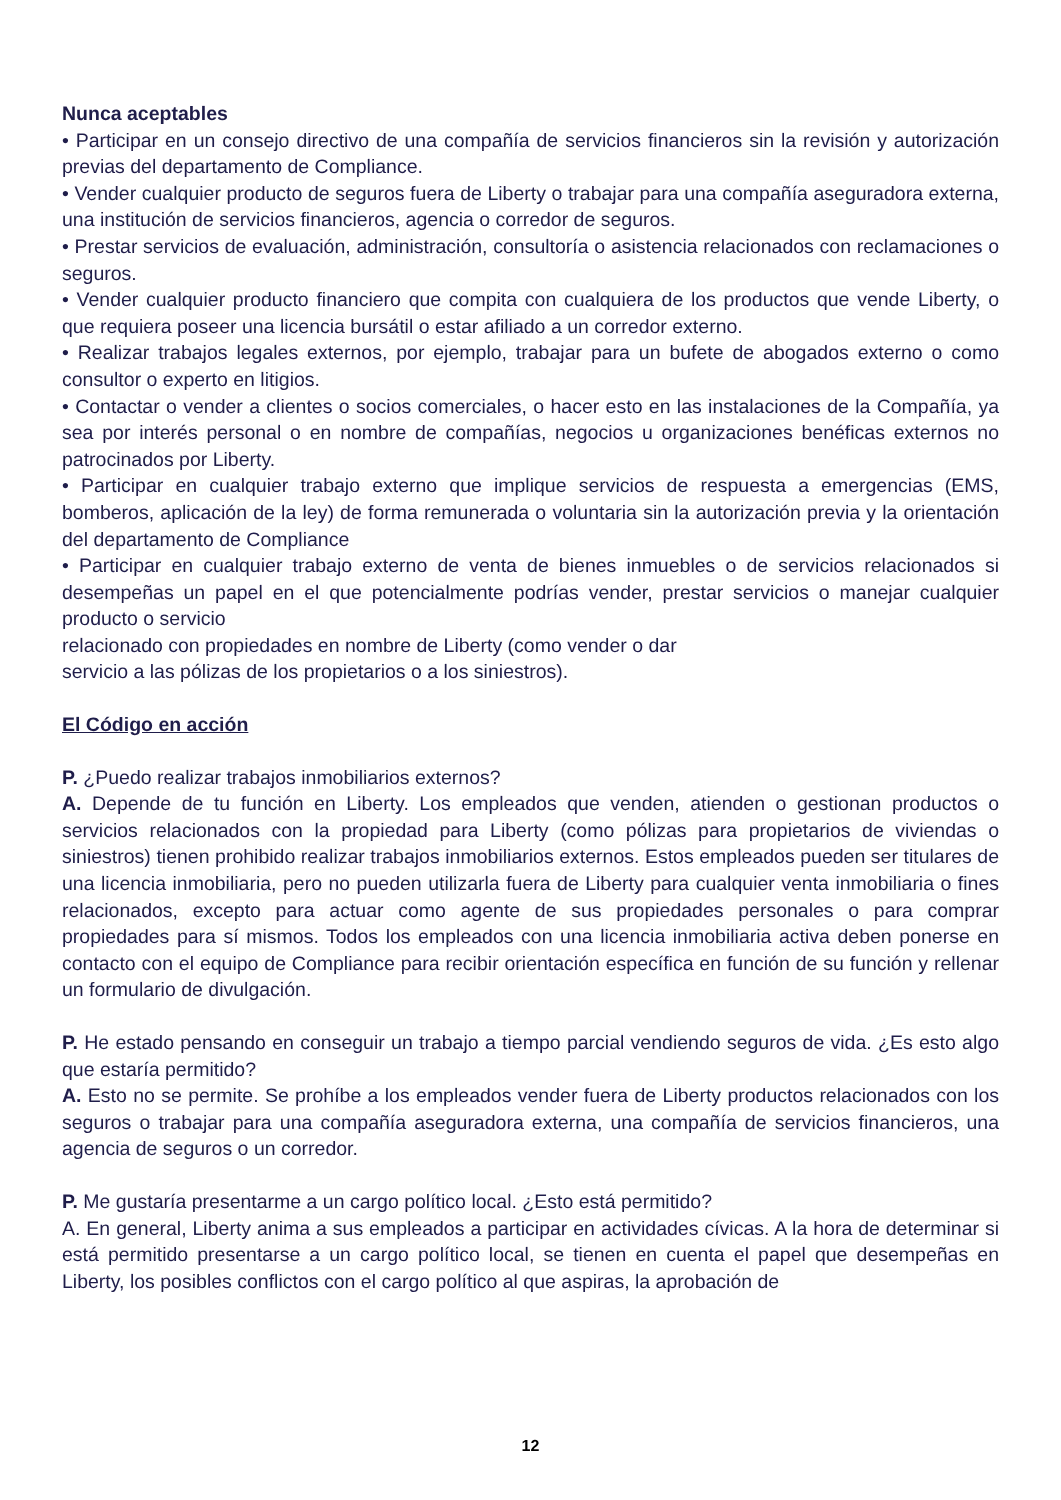Nunca aceptables
• Participar en un consejo directivo de una compañía de servicios financieros sin la revisión y autorización previas del departamento de Compliance.
• Vender cualquier producto de seguros fuera de Liberty o trabajar para una compañía aseguradora externa, una institución de servicios financieros, agencia o corredor de seguros.
• Prestar servicios de evaluación, administración, consultoría o asistencia relacionados con reclamaciones o seguros.
• Vender cualquier producto financiero que compita con cualquiera de los productos que vende Liberty, o que requiera poseer una licencia bursátil o estar afiliado a un corredor externo.
• Realizar trabajos legales externos, por ejemplo, trabajar para un bufete de abogados externo o como consultor o experto en litigios.
• Contactar o vender a clientes o socios comerciales, o hacer esto en las instalaciones de la Compañía, ya sea por interés personal o en nombre de compañías, negocios u organizaciones benéficas externos no patrocinados por Liberty.
• Participar en cualquier trabajo externo que implique servicios de respuesta a emergencias (EMS, bomberos, aplicación de la ley) de forma remunerada o voluntaria sin la autorización previa y la orientación del departamento de Compliance
• Participar en cualquier trabajo externo de venta de bienes inmuebles o de servicios relacionados si desempeñas un papel en el que potencialmente podrías vender, prestar servicios o manejar cualquier producto o servicio
relacionado con propiedades en nombre de Liberty (como vender o dar
servicio a las pólizas de los propietarios o a los siniestros).
El Código en acción
P. ¿Puedo realizar trabajos inmobiliarios externos?
A. Depende de tu función en Liberty. Los empleados que venden, atienden o gestionan productos o servicios relacionados con la propiedad para Liberty (como pólizas para propietarios de viviendas o siniestros) tienen prohibido realizar trabajos inmobiliarios externos. Estos empleados pueden ser titulares de una licencia inmobiliaria, pero no pueden utilizarla fuera de Liberty para cualquier venta inmobiliaria o fines relacionados, excepto para actuar como agente de sus propiedades personales o para comprar propiedades para sí mismos. Todos los empleados con una licencia inmobiliaria activa deben ponerse en contacto con el equipo de Compliance para recibir orientación específica en función de su función y rellenar un formulario de divulgación.
P. He estado pensando en conseguir un trabajo a tiempo parcial vendiendo seguros de vida. ¿Es esto algo que estaría permitido?
A. Esto no se permite. Se prohíbe a los empleados vender fuera de Liberty productos relacionados con los seguros o trabajar para una compañía aseguradora externa, una compañía de servicios financieros, una agencia de seguros o un corredor.
P. Me gustaría presentarme a un cargo político local. ¿Esto está permitido?
A. En general, Liberty anima a sus empleados a participar en actividades cívicas. A la hora de determinar si está permitido presentarse a un cargo político local, se tienen en cuenta el papel que desempeñas en Liberty, los posibles conflictos con el cargo político al que aspiras, la aprobación de
12